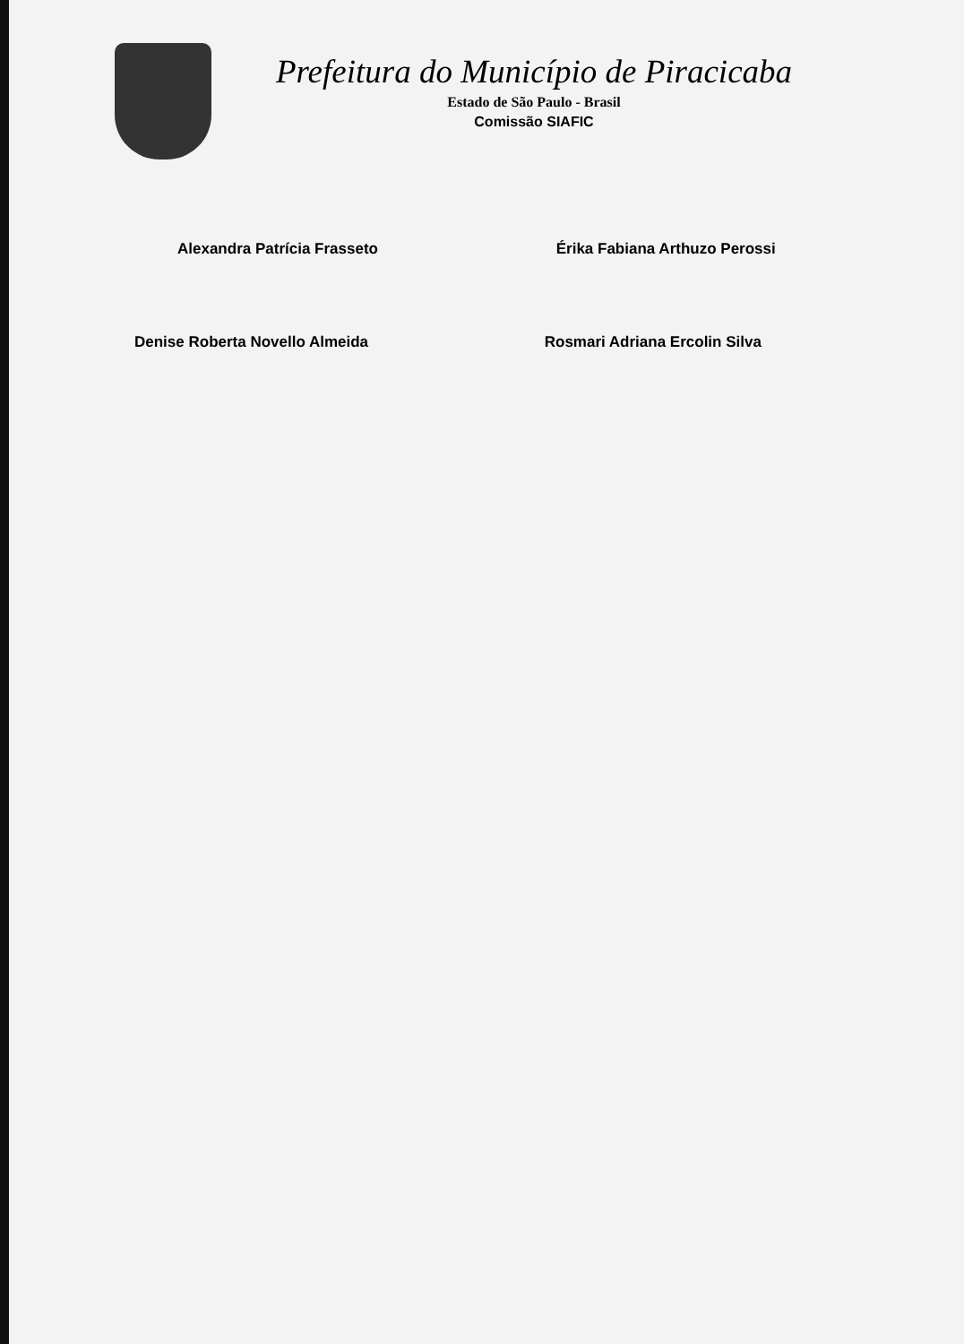Prefeitura do Município de Piracicaba
Estado de São Paulo - Brasil
Comissão SIAFIC
Alexandra Patrícia Frasseto Érika Fabiana Arthuzo Perossi
Denise Roberta Novello Almeida Rosmari Adriana Ercolin Silva